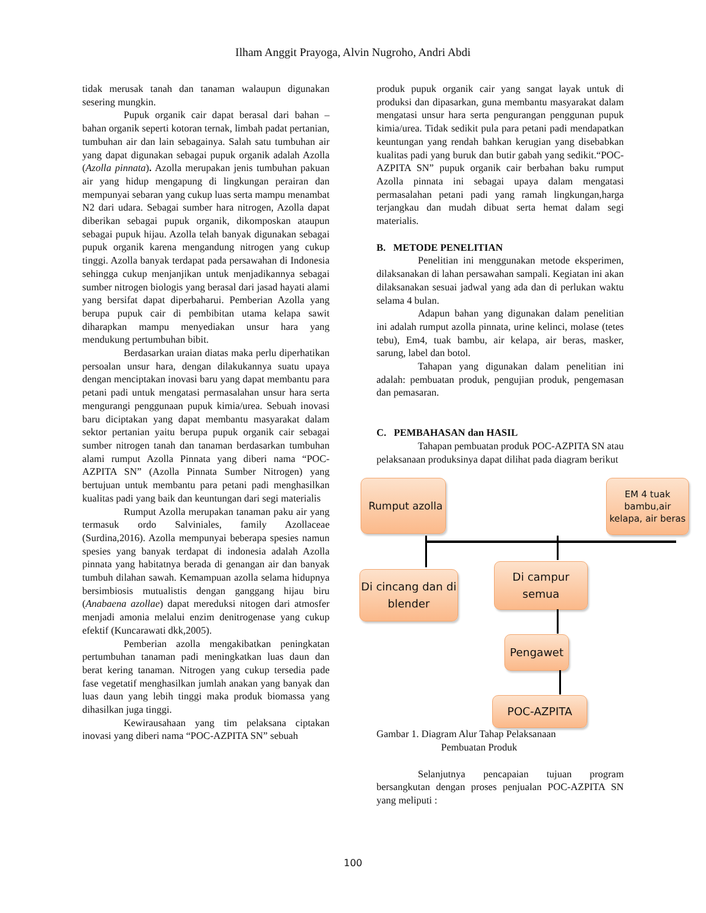Ilham Anggit Prayoga, Alvin Nugroho, Andri Abdi
tidak merusak tanah dan tanaman walaupun digunakan sesering mungkin.
Pupuk organik cair dapat berasal dari bahan – bahan organik seperti kotoran ternak, limbah padat pertanian, tumbuhan air dan lain sebagainya. Salah satu tumbuhan air yang dapat digunakan sebagai pupuk organik adalah Azolla (Azolla pinnata). Azolla merupakan jenis tumbuhan pakuan air yang hidup mengapung di lingkungan perairan dan mempunyai sebaran yang cukup luas serta mampu menambat N2 dari udara. Sebagai sumber hara nitrogen, Azolla dapat diberikan sebagai pupuk organik, dikomposkan ataupun sebagai pupuk hijau. Azolla telah banyak digunakan sebagai pupuk organik karena mengandung nitrogen yang cukup tinggi. Azolla banyak terdapat pada persawahan di Indonesia sehingga cukup menjanjikan untuk menjadikannya sebagai sumber nitrogen biologis yang berasal dari jasad hayati alami yang bersifat dapat diperbaharui. Pemberian Azolla yang berupa pupuk cair di pembibitan utama kelapa sawit diharapkan mampu menyediakan unsur hara yang mendukung pertumbuhan bibit.
Berdasarkan uraian diatas maka perlu diperhatikan persoalan unsur hara, dengan dilakukannya suatu upaya dengan menciptakan inovasi baru yang dapat membantu para petani padi untuk mengatasi permasalahan unsur hara serta mengurangi penggunaan pupuk kimia/urea. Sebuah inovasi baru diciptakan yang dapat membantu masyarakat dalam sektor pertanian yaitu berupa pupuk organik cair sebagai sumber nitrogen tanah dan tanaman berdasarkan tumbuhan alami rumput Azolla Pinnata yang diberi nama “POC-AZPITA SN” (Azolla Pinnata Sumber Nitrogen) yang bertujuan untuk membantu para petani padi menghasilkan kualitas padi yang baik dan keuntungan dari segi materialis
Rumput Azolla merupakan tanaman paku air yang termasuk ordo Salviniales, family Azollaceae (Surdina,2016). Azolla mempunyai beberapa spesies namun spesies yang banyak terdapat di indonesia adalah Azolla pinnata yang habitatnya berada di genangan air dan banyak tumbuh dilahan sawah. Kemampuan azolla selama hidupnya bersimbiosis mutualistis dengan ganggang hijau biru (Anabaena azollae) dapat mereduksi nitogen dari atmosfer menjadi amonia melalui enzim denitrogenase yang cukup efektif (Kuncarawati dkk,2005).
Pemberian azolla mengakibatkan peningkatan pertumbuhan tanaman padi meningkatkan luas daun dan berat kering tanaman. Nitrogen yang cukup tersedia pade fase vegetatif menghasilkan jumlah anakan yang banyak dan luas daun yang lebih tinggi maka produk biomassa yang dihasilkan juga tinggi.
Kewirausahaan yang tim pelaksana ciptakan inovasi yang diberi nama “POC-AZPITA SN” sebuah
produk pupuk organik cair yang sangat layak untuk di produksi dan dipasarkan, guna membantu masyarakat dalam mengatasi unsur hara serta pengurangan penggunan pupuk kimia/urea. Tidak sedikit pula para petani padi mendapatkan keuntungan yang rendah bahkan kerugian yang disebabkan kualitas padi yang buruk dan butir gabah yang sedikit.“POC-AZPITA SN” pupuk organik cair berbahan baku rumput Azolla pinnata ini sebagai upaya dalam mengatasi permasalahan petani padi yang ramah lingkungan,harga terjangkau dan mudah dibuat serta hemat dalam segi materialis.
B. METODE PENELITIAN
Penelitian ini menggunakan metode eksperimen, dilaksanakan di lahan persawahan sampali. Kegiatan ini akan dilaksanakan sesuai jadwal yang ada dan di perlukan waktu selama 4 bulan.
Adapun bahan yang digunakan dalam penelitian ini adalah rumput azolla pinnata, urine kelinci, molase (tetes tebu), Em4, tuak bambu, air kelapa, air beras, masker, sarung, label dan botol.
Tahapan yang digunakan dalam penelitian ini adalah: pembuatan produk, pengujian produk, pengemasan dan pemasaran.
C. PEMBAHASAN dan HASIL
Tahapan pembuatan produk POC-AZPITA SN atau pelaksanaan produksinya dapat dilihat pada diagram berikut
Rumput azolla
EM 4 tuak bambu,air kelapa, air beras
Di cincang dan di blender
Di campur semua
Pengawet
POC-AZPITA
Gambar 1. Diagram Alur Tahap Pelaksanaan
Pembuatan Produk
Selanjutnya pencapaian tujuan program bersangkutan dengan proses penjualan POC-AZPITA SN yang meliputi :
100